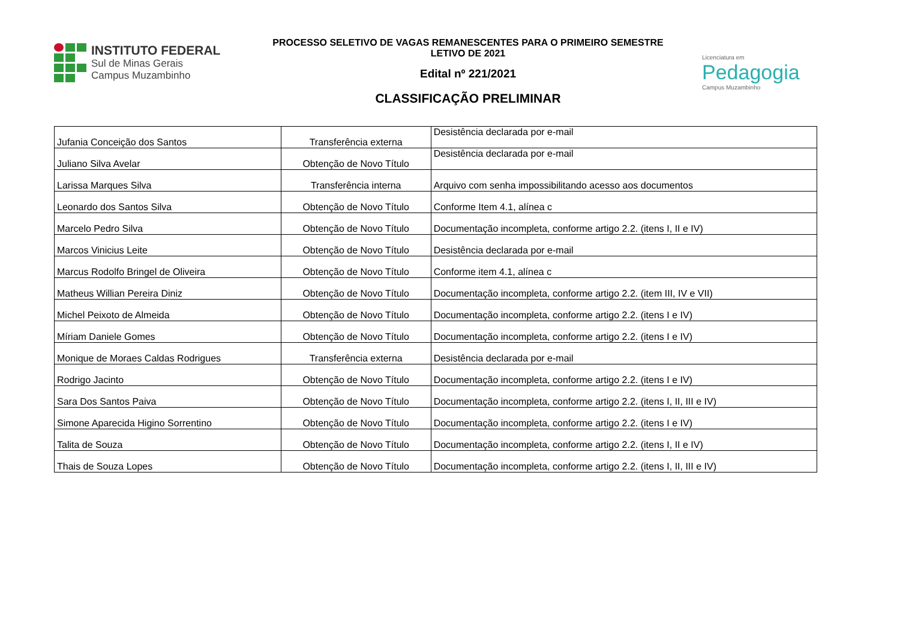INSTITUTO FEDERAL
Sul de Minas Gerais
Campus Muzambinho
PROCESSO SELETIVO DE VAGAS REMANESCENTES PARA O PRIMEIRO SEMESTRE
LETIVO DE 2021
Edital nº 221/2021
CLASSIFICAÇÃO PRELIMINAR
Licenciatura em
Pedagogia
Campus Muzambinho
| Jufania Conceição dos Santos | Transferência externa | Desistência declarada por e-mail |
| Juliano Silva Avelar | Obtenção de Novo Título | Desistência declarada por e-mail |
| Larissa Marques Silva | Transferência interna | Arquivo com senha impossibilitando acesso aos documentos |
| Leonardo dos Santos Silva | Obtenção de Novo Título | Conforme Item 4.1, alínea c |
| Marcelo Pedro Silva | Obtenção de Novo Título | Documentação incompleta, conforme artigo 2.2. (itens I, II e IV) |
| Marcos Vinicius Leite | Obtenção de Novo Título | Desistência declarada por e-mail |
| Marcus Rodolfo Bringel de Oliveira | Obtenção de Novo Título | Conforme item 4.1, alínea c |
| Matheus Willian Pereira Diniz | Obtenção de Novo Título | Documentação incompleta, conforme artigo 2.2. (item III, IV e VII) |
| Michel Peixoto de Almeida | Obtenção de Novo Título | Documentação incompleta, conforme artigo 2.2. (itens I e IV) |
| Míriam Daniele Gomes | Obtenção de Novo Título | Documentação incompleta, conforme artigo 2.2. (itens I e IV) |
| Monique de Moraes Caldas Rodrigues | Transferência externa | Desistência declarada por e-mail |
| Rodrigo Jacinto | Obtenção de Novo Título | Documentação incompleta, conforme artigo 2.2. (itens I e IV) |
| Sara Dos Santos Paiva | Obtenção de Novo Título | Documentação incompleta, conforme artigo 2.2. (itens I, II, III e IV) |
| Simone Aparecida Higino Sorrentino | Obtenção de Novo Título | Documentação incompleta, conforme artigo 2.2. (itens I e IV) |
| Talita de Souza | Obtenção de Novo Título | Documentação incompleta, conforme artigo 2.2. (itens I, II e IV) |
| Thais de Souza Lopes | Obtenção de Novo Título | Documentação incompleta, conforme artigo 2.2. (itens I, II, III e IV) |